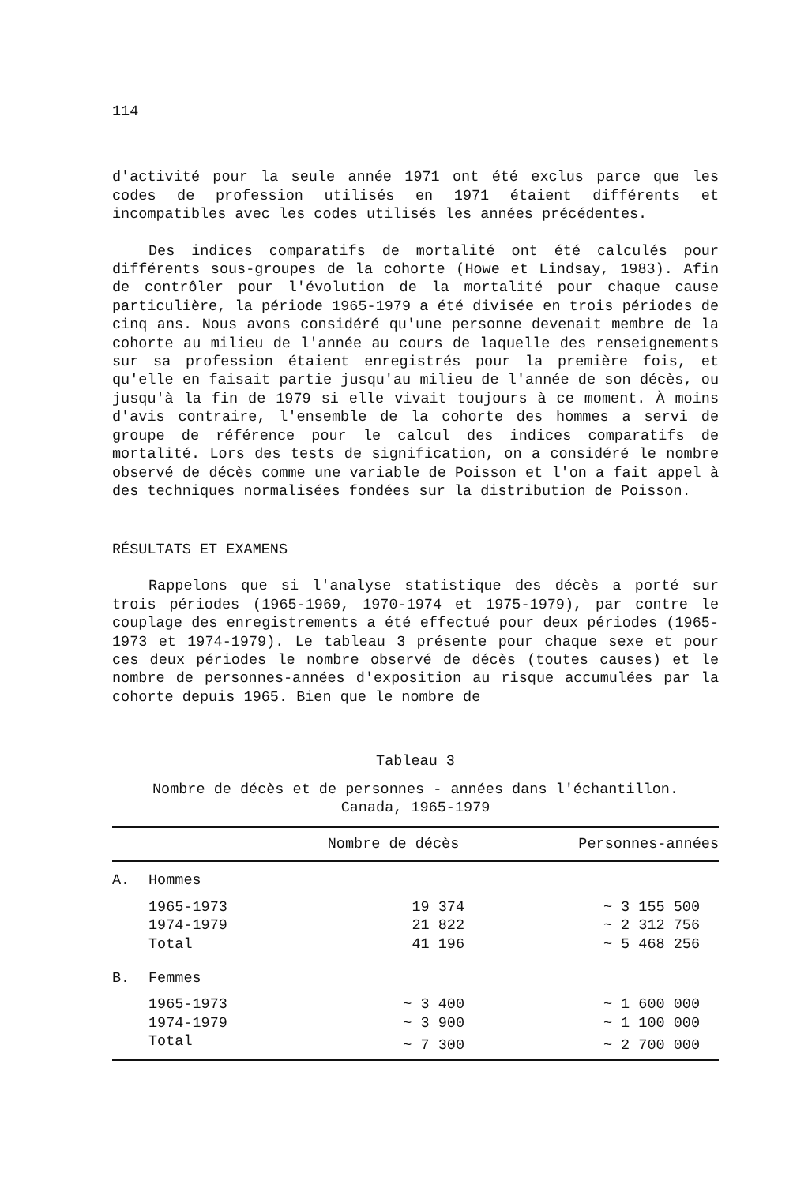114
d'activité pour la seule année 1971 ont été exclus parce que les codes de profession utilisés en 1971 étaient différents et incompatibles avec les codes utilisés les années précédentes.
Des indices comparatifs de mortalité ont été calculés pour différents sous-groupes de la cohorte (Howe et Lindsay, 1983). Afin de contrôler pour l'évolution de la mortalité pour chaque cause particulière, la période 1965-1979 a été divisée en trois périodes de cinq ans. Nous avons considéré qu'une personne devenait membre de la cohorte au milieu de l'année au cours de laquelle des renseignements sur sa profession étaient enregistrés pour la première fois, et qu'elle en faisait partie jusqu'au milieu de l'année de son décès, ou jusqu'à la fin de 1979 si elle vivait toujours à ce moment. À moins d'avis contraire, l'ensemble de la cohorte des hommes a servi de groupe de référence pour le calcul des indices comparatifs de mortalité. Lors des tests de signification, on a considéré le nombre observé de décès comme une variable de Poisson et l'on a fait appel à des techniques normalisées fondées sur la distribution de Poisson.
RÉSULTATS ET EXAMENS
Rappelons que si l'analyse statistique des décès a porté sur trois périodes (1965-1969, 1970-1974 et 1975-1979), par contre le couplage des enregistrements a été effectué pour deux périodes (1965-1973 et 1974-1979). Le tableau 3 présente pour chaque sexe et pour ces deux périodes le nombre observé de décès (toutes causes) et le nombre de personnes-années d'exposition au risque accumulées par la cohorte depuis 1965. Bien que le nombre de
Tableau 3
Nombre de décès et de personnes - années dans l'échantillon.
Canada, 1965-1979
| | | Nombre de décès | Personnes-années |
| --- | --- | --- | --- |
| A. | Hommes | | |
| | 1965-1973 | 19 374 | ~ 3 155 500 |
| | 1974-1979 | 21 822 | ~ 2 312 756 |
| | Total | 41 196 | ~ 5 468 256 |
| B. | Femmes | | |
| | 1965-1973 | ~ 3 400 | ~ 1 600 000 |
| | 1974-1979 | ~ 3 900 | ~ 1 100 000 |
| | Total | ~ 7 300 | ~ 2 700 000 |